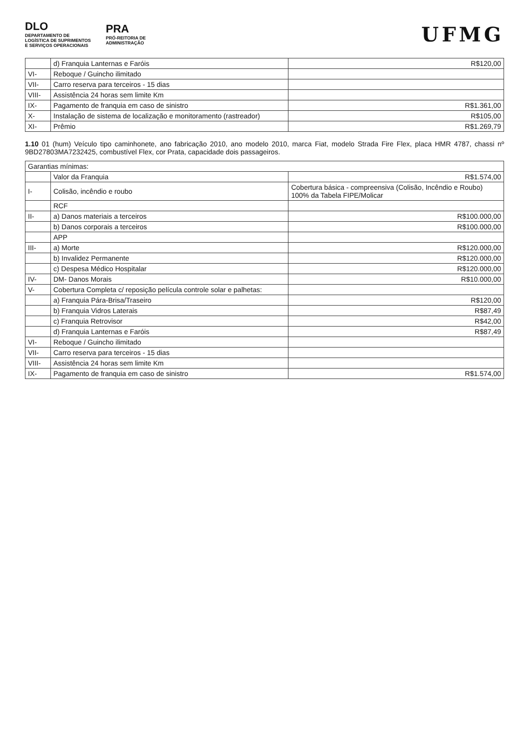DLO
DEPARTAMENTO DE
LOGÍSTICA DE SUPRIMENTOS
E SERVIÇOS OPERACIONAIS
PRA
PRÓ-REITORIA DE
ADMINISTRAÇÃO
UFMG
| | d) Franquia Lanternas e Faróis | R$120,00 |
| VI- | Reboque / Guincho ilimitado | |
| VII- | Carro reserva para terceiros - 15 dias | |
| VIII- | Assistência 24 horas sem limite Km | |
| IX- | Pagamento de franquia em caso de sinistro | R$1.361,00 |
| X- | Instalação de sistema de localização e monitoramento (rastreador) | R$105,00 |
| XI- | Prêmio | R$1.269,79 |
1.10 01 (hum) Veículo tipo caminhonete, ano fabricação 2010, ano modelo 2010, marca Fiat, modelo Strada Fire Flex, placa HMR 4787, chassi nº 9BD27803MA7232425, combustível Flex, cor Prata, capacidade dois passageiros.
| Garantias mínimas: | | |
| | Valor da Franquia | R$1.574,00 |
| I- | Colisão, incêndio e roubo | Cobertura básica - compreensiva (Colisão, Incêndio e Roubo) 100% da Tabela FIPE/Molicar |
| | RCF | |
| II- | a) Danos materiais a terceiros | R$100.000,00 |
| | b) Danos corporais a terceiros | R$100.000,00 |
| | APP | |
| III- | a) Morte | R$120.000,00 |
| | b) Invalidez Permanente | R$120.000,00 |
| | c) Despesa Médico Hospitalar | R$120.000,00 |
| IV- | DM- Danos Morais | R$10.000,00 |
| V- | Cobertura Completa c/ reposição película controle solar e palhetas: | |
| | a) Franquia Pára-Brisa/Traseiro | R$120,00 |
| | b) Franquia Vidros Laterais | R$87,49 |
| | c) Franquia Retrovisor | R$42,00 |
| | d) Franquia Lanternas e Faróis | R$87,49 |
| VI- | Reboque / Guincho ilimitado | |
| VII- | Carro reserva para terceiros - 15 dias | |
| VIII- | Assistência 24 horas sem limite Km | |
| IX- | Pagamento de franquia em caso de sinistro | R$1.574,00 |